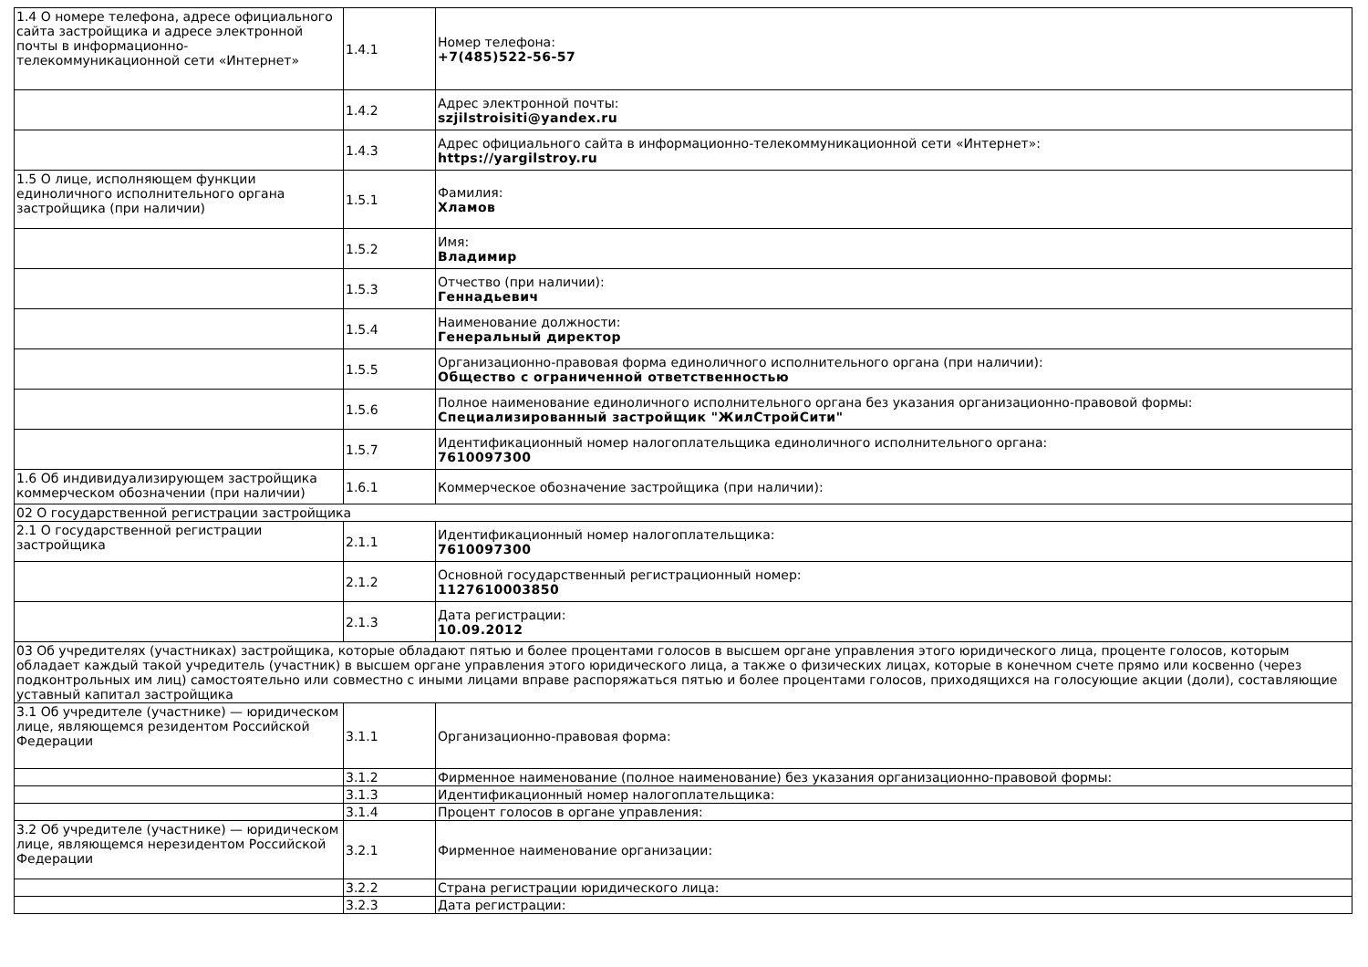| 1.4 О номере телефона, адресе официального сайта застройщика и адресе электронной почты в информационно-телекоммуникационной сети «Интернет» | 1.4.1 | Номер телефона: +7(485)522-56-57 |
| | 1.4.2 | Адрес электронной почты: szjilstroisiti@yandex.ru |
| | 1.4.3 | Адрес официального сайта в информационно-телекоммуникационной сети «Интернет»: https://yargilstroy.ru |
| 1.5 О лице, исполняющем функции единоличного исполнительного органа застройщика (при наличии) | 1.5.1 | Фамилия: Хламов |
| | 1.5.2 | Имя: Владимир |
| | 1.5.3 | Отчество (при наличии): Геннадьевич |
| | 1.5.4 | Наименование должности: Генеральный директор |
| | 1.5.5 | Организационно-правовая форма единоличного исполнительного органа (при наличии): Общество с ограниченной ответственностью |
| | 1.5.6 | Полное наименование единоличного исполнительного органа без указания организационно-правовой формы: Специализированный застройщик "ЖилСтройСити" |
| | 1.5.7 | Идентификационный номер налогоплательщика единоличного исполнительного органа: 7610097300 |
| 1.6 Об индивидуализирующем застройщика коммерческом обозначении (при наличии) | 1.6.1 | Коммерческое обозначение застройщика (при наличии): |
| 02 О государственной регистрации застройщика | | |
| 2.1 О государственной регистрации застройщика | 2.1.1 | Идентификационный номер налогоплательщика: 7610097300 |
| | 2.1.2 | Основной государственный регистрационный номер: 1127610003850 |
| | 2.1.3 | Дата регистрации: 10.09.2012 |
| 03 Об учредителях (участниках) застройщика, которые обладают пятью и более процентами голосов в высшем органе управления этого юридического лица, проценте голосов, которым обладает каждый такой учредитель (участник) в высшем органе управления этого юридического лица, а также о физических лицах, которые в конечном счете прямо или косвенно (через подконтрольных им лиц) самостоятельно или совместно с иными лицами вправе распоряжаться пятью и более процентами голосов, приходящихся на голосующие акции (доли), составляющие уставный капитал застройщика | | |
| 3.1 Об учредителе (участнике) — юридическом лице, являющемся резидентом Российской Федерации | 3.1.1 | Организационно-правовая форма: |
| | 3.1.2 | Фирменное наименование (полное наименование) без указания организационно-правовой формы: |
| | 3.1.3 | Идентификационный номер налогоплательщика: |
| | 3.1.4 | Процент голосов в органе управления: |
| 3.2 Об учредителе (участнике) — юридическом лице, являющемся нерезидентом Российской Федерации | 3.2.1 | Фирменное наименование организации: |
| | 3.2.2 | Страна регистрации юридического лица: |
| | 3.2.3 | Дата регистрации: |